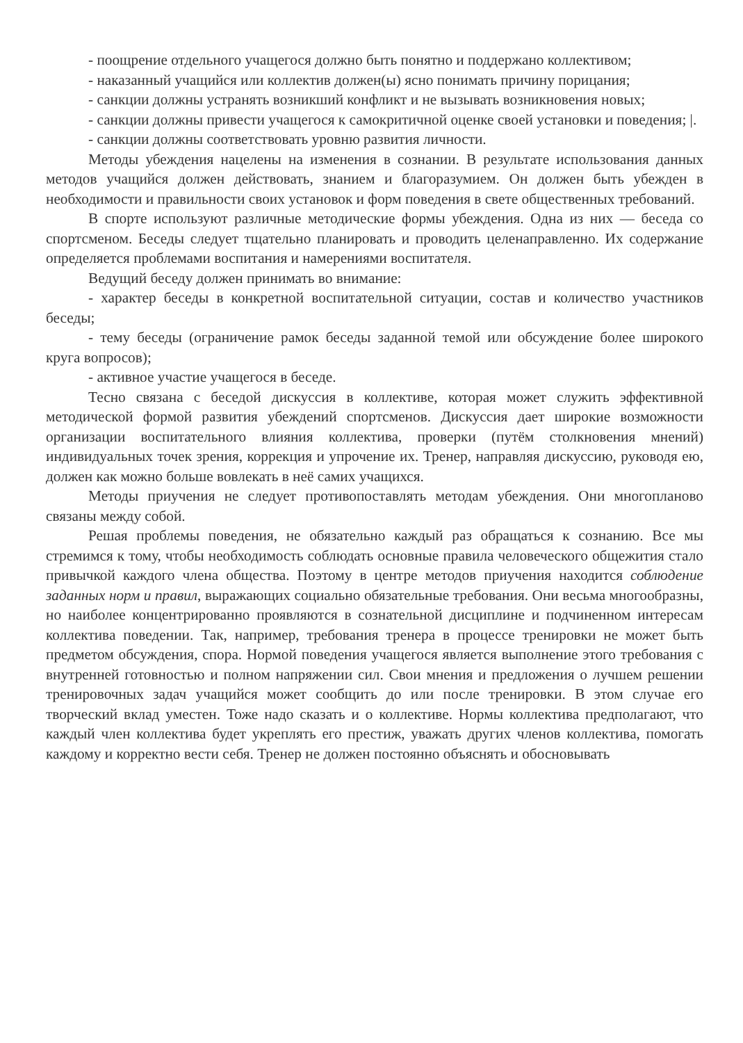- поощрение отдельного учащегося должно быть понятно и поддержано коллективом;
- наказанный учащийся или коллектив должен(ы) ясно понимать причину порицания;
- санкции должны устранять возникший конфликт и не вызывать возникновения новых;
- санкции должны привести учащегося к самокритичной оценке своей установки и поведения; |.
- санкции должны соответствовать уровню развития личности.
Методы убеждения нацелены на изменения в сознании. В результате использования данных методов учащийся должен действовать, знанием и благоразумием. Он должен быть убежден в необходимости и правильности своих установок и форм поведения в свете общественных требований.
В спорте используют различные методические формы убеждения. Одна из них — беседа со спортсменом. Беседы следует тщательно планировать и проводить целенаправленно. Их содержание определяется проблемами воспитания и намерениями воспитателя.
Ведущий беседу должен принимать во внимание:
- характер беседы в конкретной воспитательной ситуации, состав и количество участников беседы;
- тему беседы (ограничение рамок беседы заданной темой или обсуждение более широкого круга вопросов);
- активное участие учащегося в беседе.
Тесно связана с беседой дискуссия в коллективе, которая может служить эффективной методической формой развития убеждений спортсменов. Дискуссия дает широкие возможности организации воспитательного влияния коллектива, проверки (путём столкновения мнений) индивидуальных точек зрения, коррекция и упрочение их. Тренер, направляя дискуссию, руководя ею, должен как можно больше вовлекать в неё самих учащихся.
Методы приучения не следует противопоставлять методам убеждения. Они многопланово связаны между собой.
Решая проблемы поведения, не обязательно каждый раз обращаться к сознанию. Все мы стремимся к тому, чтобы необходимость соблюдать основные правила человеческого общежития стало привычкой каждого члена общества. Поэтому в центре методов приучения находится соблюдение заданных норм и правил, выражающих социально обязательные требования. Они весьма многообразны, но наиболее концентрированно проявляются в сознательной дисциплине и подчиненном интересам коллектива поведении. Так, например, требования тренера в процессе тренировки не может быть предметом обсуждения, спора. Нормой поведения учащегося является выполнение этого требования с внутренней готовностью и полном напряжении сил. Свои мнения и предложения о лучшем решении тренировочных задач учащийся может сообщить до или после тренировки. В этом случае его творческий вклад уместен. Тоже надо сказать и о коллективе. Нормы коллектива предполагают, что каждый член коллектива будет укреплять его престиж, уважать других членов коллектива, помогать каждому и корректно вести себя. Тренер не должен постоянно объяснять и обосновывать